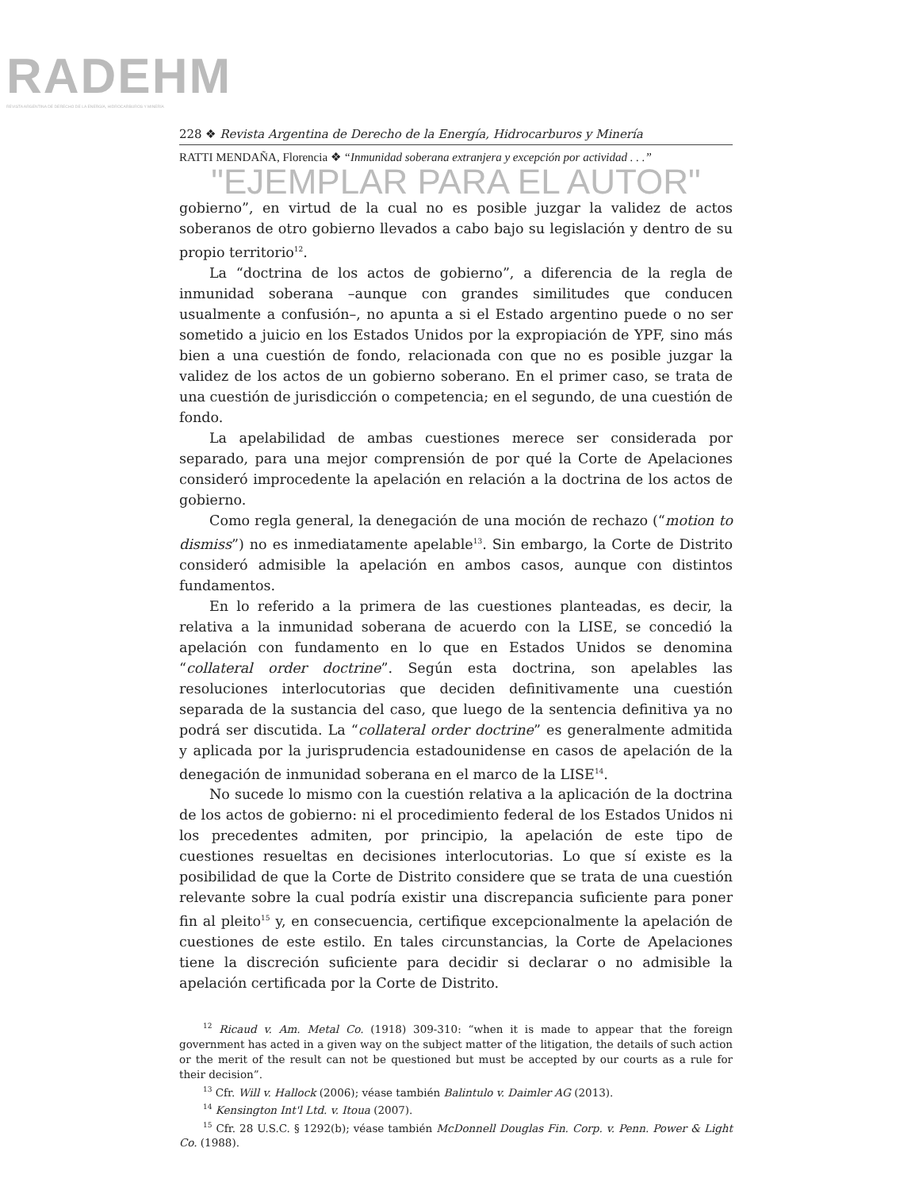RADEHM
REVISTA ARGENTINA DE DERECHO DE LA ENERGÍA, HIDROCARBUROS Y MINERÍA
228 ❖ Revista Argentina de Derecho de la Energía, Hidrocarburos y Minería
RATTI MENDAÑA, Florencia ❖ “Inmunidad soberana extranjera y excepción por actividad . . .”
"EJEMPLAR PARA EL AUTOR"
gobierno”, en virtud de la cual no es posible juzgar la validez de actos soberanos de otro gobierno llevados a cabo bajo su legislación y dentro de su propio territorio<sup>12</sup>.
La “doctrina de los actos de gobierno”, a diferencia de la regla de inmunidad soberana –aunque con grandes similitudes que conducen usualmente a confusión–, no apunta a si el Estado argentino puede o no ser sometido a juicio en los Estados Unidos por la expropiación de YPF, sino más bien a una cuestión de fondo, relacionada con que no es posible juzgar la validez de los actos de un gobierno soberano. En el primer caso, se trata de una cuestión de jurisdicción o competencia; en el segundo, de una cuestión de fondo.
La apelabilidad de ambas cuestiones merece ser considerada por separado, para una mejor comprensión de por qué la Corte de Apelaciones consideró improcedente la apelación en relación a la doctrina de los actos de gobierno.
Como regla general, la denegación de una moción de rechazo (“motion to dismiss”) no es inmediatamente apelable<sup>13</sup>. Sin embargo, la Corte de Distrito consideró admisible la apelación en ambos casos, aunque con distintos fundamentos.
En lo referido a la primera de las cuestiones planteadas, es decir, la relativa a la inmunidad soberana de acuerdo con la LISE, se concedió la apelación con fundamento en lo que en Estados Unidos se denomina “collateral order doctrine”. Según esta doctrina, son apelables las resoluciones interlocutorias que deciden definitivamente una cuestión separada de la sustancia del caso, que luego de la sentencia definitiva ya no podrá ser discutida. La “collateral order doctrine” es generalmente admitida y aplicada por la jurisprudencia estadounidense en casos de apelación de la denegación de inmunidad soberana en el marco de la LISE<sup>14</sup>.
No sucede lo mismo con la cuestión relativa a la aplicación de la doctrina de los actos de gobierno: ni el procedimiento federal de los Estados Unidos ni los precedentes admiten, por principio, la apelación de este tipo de cuestiones resueltas en decisiones interlocutorias. Lo que sí existe es la posibilidad de que la Corte de Distrito considere que se trata de una cuestión relevante sobre la cual podría existir una discrepancia suficiente para poner fin al pleito<sup>15</sup> y, en consecuencia, certifique excepcionalmente la apelación de cuestiones de este estilo. En tales circunstancias, la Corte de Apelaciones tiene la discreción suficiente para decidir si declarar o no admisible la apelación certificada por la Corte de Distrito.
<sup>12</sup> Ricaud v. Am. Metal Co. (1918) 309-310: “when it is made to appear that the foreign government has acted in a given way on the subject matter of the litigation, the details of such action or the merit of the result can not be questioned but must be accepted by our courts as a rule for their decision”.
<sup>13</sup> Cfr. Will v. Hallock (2006); véase también Balintulo v. Daimler AG (2013).
<sup>14</sup> Kensington Int'l Ltd. v. Itoua (2007).
<sup>15</sup> Cfr. 28 U.S.C. § 1292(b); véase también McDonnell Douglas Fin. Corp. v. Penn. Power & Light Co. (1988).